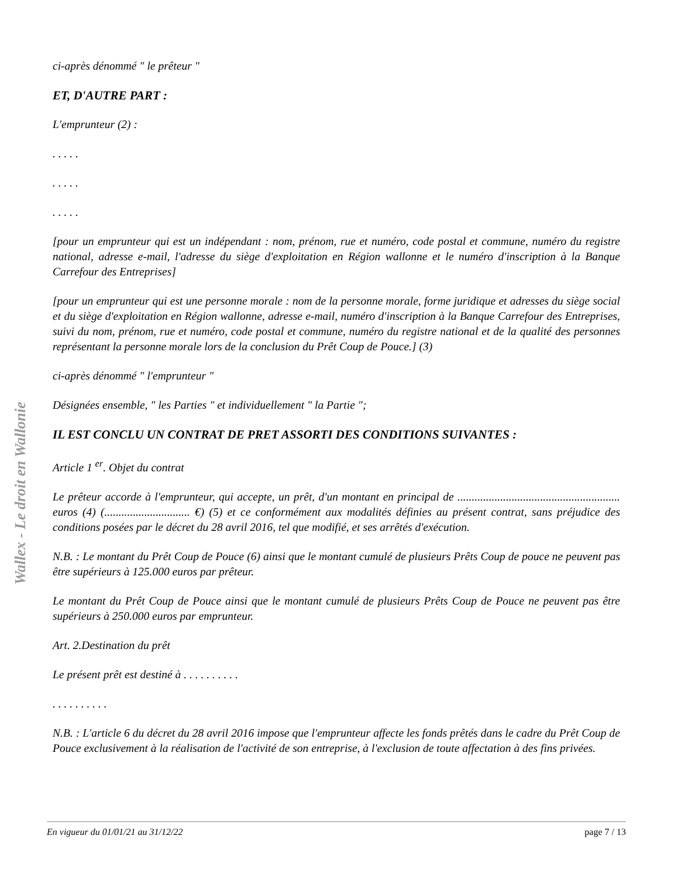Wallex - Le droit en Wallonie
ci-après dénommé " le prêteur "
ET, D'AUTRE PART :
L'emprunteur (2) :
. . . . .
. . . . .
. . . . .
[pour un emprunteur qui est un indépendant : nom, prénom, rue et numéro, code postal et commune, numéro du registre national, adresse e-mail, l'adresse du siège d'exploitation en Région wallonne et le numéro d'inscription à la Banque Carrefour des Entreprises]
[pour un emprunteur qui est une personne morale : nom de la personne morale, forme juridique et adresses du siège social et du siège d'exploitation en Région wallonne, adresse e-mail, numéro d'inscription à la Banque Carrefour des Entreprises, suivi du nom, prénom, rue et numéro, code postal et commune, numéro du registre national et de la qualité des personnes représentant la personne morale lors de la conclusion du Prêt Coup de Pouce.] (3)
ci-après dénommé " l'emprunteur "
Désignées ensemble, " les Parties " et individuellement " la Partie ";
IL EST CONCLU UN CONTRAT DE PRET ASSORTI DES CONDITIONS SUIVANTES :
Article 1 <sup>er</sup>. Objet du contrat
Le prêteur accorde à l'emprunteur, qui accepte, un prêt, d'un montant en principal de ......................................................... euros (4) (.............................. €) (5) et ce conformément aux modalités définies au présent contrat, sans préjudice des conditions posées par le décret du 28 avril 2016, tel que modifié, et ses arrêtés d'exécution.
N.B. : Le montant du Prêt Coup de Pouce (6) ainsi que le montant cumulé de plusieurs Prêts Coup de pouce ne peuvent pas être supérieurs à 125.000 euros par prêteur.
Le montant du Prêt Coup de Pouce ainsi que le montant cumulé de plusieurs Prêts Coup de Pouce ne peuvent pas être supérieurs à 250.000 euros par emprunteur.
Art. 2.Destination du prêt
Le présent prêt est destiné à . . . . . . . . . .
. . . . . . . . . .
N.B. : L'article 6 du décret du 28 avril 2016 impose que l'emprunteur affecte les fonds prêtés dans le cadre du Prêt Coup de Pouce exclusivement à la réalisation de l'activité de son entreprise, à l'exclusion de toute affectation à des fins privées.
En vigueur du 01/01/21 au 31/12/22 page 7 / 13